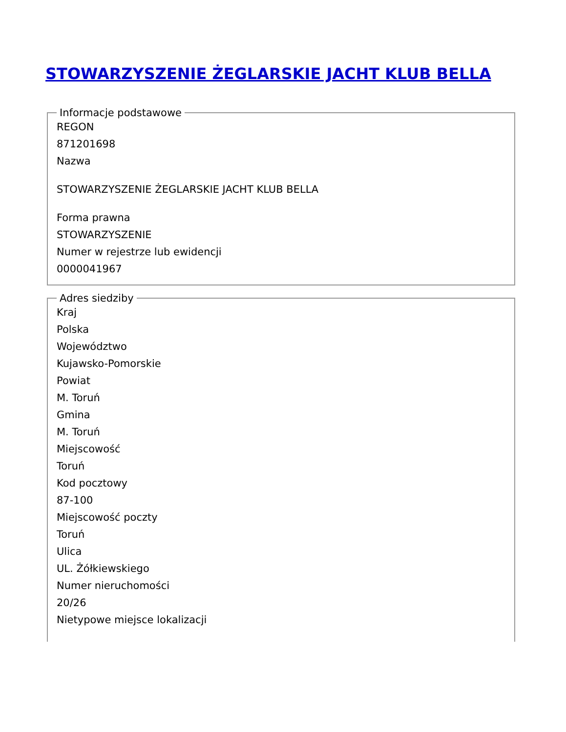STOWARZYSZENIE ŻEGLARSKIE JACHT KLUB BELLA
Informacje podstawowe
REGON
871201698
Nazwa
STOWARZYSZENIE ŻEGLARSKIE JACHT KLUB BELLA
Forma prawna
STOWARZYSZENIE
Numer w rejestrze lub ewidencji
0000041967
Adres siedziby
Kraj
Polska
Województwo
Kujawsko-Pomorskie
Powiat
M. Toruń
Gmina
M. Toruń
Miejscowość
Toruń
Kod pocztowy
87-100
Miejscowość poczty
Toruń
Ulica
UL. Żółkiewskiego
Numer nieruchomości
20/26
Nietypowe miejsce lokalizacji